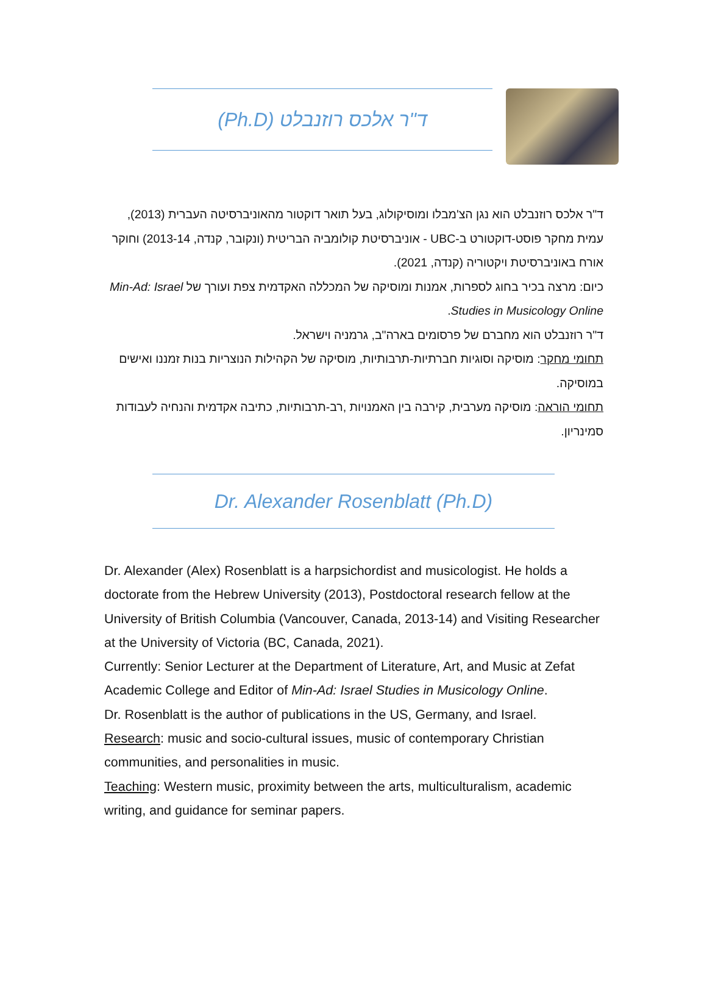ד"ר אלכס רוזנבלט (Ph.D)
ד"ר אלכס רוזנבלט הוא נגן הצ'מבלו ומוסיקולוג, בעל תואר דוקטור מהאוניברסיטה העברית (2013), עמית מחקר פוסט-דוקטורט ב-UBC - אוניברסיטת קולומביה הבריטית (ונקובר, קנדה, 2013-14) וחוקר אורח באוניברסיטת ויקטוריה (קנדה, 2021).
כיום: מרצה בכיר בחוג לספרות, אמנות ומוסיקה של המכללה האקדמית צפת ועורך של Min-Ad: Israel Studies in Musicology Online.
ד"ר רוזנבלט הוא מחברם של פרסומים בארה"ב, גרמניה וישראל.
תחומי מחקר: מוסיקה וסוגיות חברתיות-תרבותיות, מוסיקה של הקהילות הנוצריות בנות זמננו ואישים במוסיקה.
תחומי הוראה: מוסיקה מערבית, קירבה בין האמנויות ,רב-תרבותיות, כתיבה אקדמית והנחיה לעבודות סמינריון.
Dr. Alexander Rosenblatt (Ph.D)
Dr. Alexander (Alex) Rosenblatt is a harpsichordist and musicologist. He holds a doctorate from the Hebrew University (2013), Postdoctoral research fellow at the University of British Columbia (Vancouver, Canada, 2013-14) and Visiting Researcher at the University of Victoria (BC, Canada, 2021).
Currently: Senior Lecturer at the Department of Literature, Art, and Music at Zefat Academic College and Editor of Min-Ad: Israel Studies in Musicology Online.
Dr. Rosenblatt is the author of publications in the US, Germany, and Israel.
Research: music and socio-cultural issues, music of contemporary Christian communities, and personalities in music.
Teaching: Western music, proximity between the arts, multiculturalism, academic writing, and guidance for seminar papers.